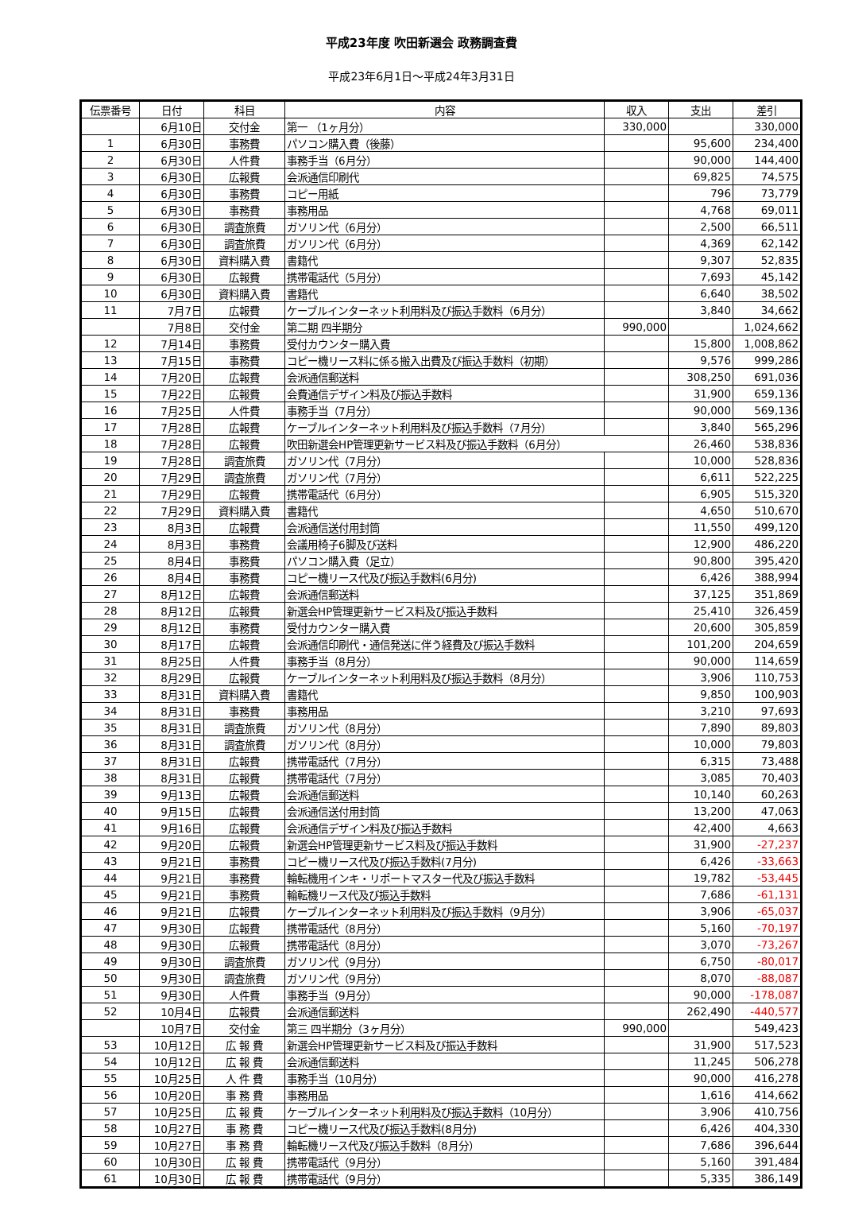平成23年度 吹田新選会 政務調査費
平成23年6月1日～平成24年3月31日
| 伝票番号 | 日付 | 科目 | 内容 | 収入 | 支出 | 差引 |
| --- | --- | --- | --- | --- | --- | --- |
| | 6月10日 | 交付金 | 第一 （1ヶ月分） | 330,000 | | 330,000 |
| 1 | 6月30日 | 事務費 | パソコン購入費（後藤） | | 95,600 | 234,400 |
| 2 | 6月30日 | 人件費 | 事務手当（6月分） | | 90,000 | 144,400 |
| 3 | 6月30日 | 広報費 | 会派通信印刷代 | | 69,825 | 74,575 |
| 4 | 6月30日 | 事務費 | コピー用紙 | | 796 | 73,779 |
| 5 | 6月30日 | 事務費 | 事務用品 | | 4,768 | 69,011 |
| 6 | 6月30日 | 調査旅費 | ガソリン代（6月分） | | 2,500 | 66,511 |
| 7 | 6月30日 | 調査旅費 | ガソリン代（6月分） | | 4,369 | 62,142 |
| 8 | 6月30日 | 資料購入費 | 書籍代 | | 9,307 | 52,835 |
| 9 | 6月30日 | 広報費 | 携帯電話代（5月分） | | 7,693 | 45,142 |
| 10 | 6月30日 | 資料購入費 | 書籍代 | | 6,640 | 38,502 |
| 11 | 7月7日 | 広報費 | ケーブルインターネット利用料及び振込手数料（6月分） | | 3,840 | 34,662 |
| | 7月8日 | 交付金 | 第二期 四半期分 | 990,000 | | 1,024,662 |
| 12 | 7月14日 | 事務費 | 受付カウンター購入費 | | 15,800 | 1,008,862 |
| 13 | 7月15日 | 事務費 | コピー機リース料に係る搬入出費及び振込手数料（初期） | | 9,576 | 999,286 |
| 14 | 7月20日 | 広報費 | 会派通信郵送料 | | 308,250 | 691,036 |
| 15 | 7月22日 | 広報費 | 会費通信デザイン料及び振込手数料 | | 31,900 | 659,136 |
| 16 | 7月25日 | 人件費 | 事務手当（7月分） | | 90,000 | 569,136 |
| 17 | 7月28日 | 広報費 | ケーブルインターネット利用料及び振込手数料（7月分） | | 3,840 | 565,296 |
| 18 | 7月28日 | 広報費 | 吹田新選会HP管理更新サービス料及び振込手数料（6月分） | | 26,460 | 538,836 |
| 19 | 7月28日 | 調査旅費 | ガソリン代（7月分） | | 10,000 | 528,836 |
| 20 | 7月29日 | 調査旅費 | ガソリン代（7月分） | | 6,611 | 522,225 |
| 21 | 7月29日 | 広報費 | 携帯電話代（6月分） | | 6,905 | 515,320 |
| 22 | 7月29日 | 資料購入費 | 書籍代 | | 4,650 | 510,670 |
| 23 | 8月3日 | 広報費 | 会派通信送付用封筒 | | 11,550 | 499,120 |
| 24 | 8月3日 | 事務費 | 会議用椅子6脚及び送料 | | 12,900 | 486,220 |
| 25 | 8月4日 | 事務費 | パソコン購入費（足立） | | 90,800 | 395,420 |
| 26 | 8月4日 | 事務費 | コピー機リース代及び振込手数料(6月分) | | 6,426 | 388,994 |
| 27 | 8月12日 | 広報費 | 会派通信郵送料 | | 37,125 | 351,869 |
| 28 | 8月12日 | 広報費 | 新選会HP管理更新サービス料及び振込手数料 | | 25,410 | 326,459 |
| 29 | 8月12日 | 事務費 | 受付カウンター購入費 | | 20,600 | 305,859 |
| 30 | 8月17日 | 広報費 | 会派通信印刷代・通信発送に伴う経費及び振込手数料 | | 101,200 | 204,659 |
| 31 | 8月25日 | 人件費 | 事務手当（8月分） | | 90,000 | 114,659 |
| 32 | 8月29日 | 広報費 | ケーブルインターネット利用料及び振込手数料（8月分） | | 3,906 | 110,753 |
| 33 | 8月31日 | 資料購入費 | 書籍代 | | 9,850 | 100,903 |
| 34 | 8月31日 | 事務費 | 事務用品 | | 3,210 | 97,693 |
| 35 | 8月31日 | 調査旅費 | ガソリン代（8月分） | | 7,890 | 89,803 |
| 36 | 8月31日 | 調査旅費 | ガソリン代（8月分） | | 10,000 | 79,803 |
| 37 | 8月31日 | 広報費 | 携帯電話代（7月分） | | 6,315 | 73,488 |
| 38 | 8月31日 | 広報費 | 携帯電話代（7月分） | | 3,085 | 70,403 |
| 39 | 9月13日 | 広報費 | 会派通信郵送料 | | 10,140 | 60,263 |
| 40 | 9月15日 | 広報費 | 会派通信送付用封筒 | | 13,200 | 47,063 |
| 41 | 9月16日 | 広報費 | 会派通信デザイン料及び振込手数料 | | 42,400 | 4,663 |
| 42 | 9月20日 | 広報費 | 新選会HP管理更新サービス料及び振込手数料 | | 31,900 | -27,237 |
| 43 | 9月21日 | 事務費 | コピー機リース代及び振込手数料(7月分) | | 6,426 | -33,663 |
| 44 | 9月21日 | 事務費 | 輪転機用インキ・リポートマスター代及び振込手数料 | | 19,782 | -53,445 |
| 45 | 9月21日 | 事務費 | 輪転機リース代及び振込手数料 | | 7,686 | -61,131 |
| 46 | 9月21日 | 広報費 | ケーブルインターネット利用料及び振込手数料（9月分） | | 3,906 | -65,037 |
| 47 | 9月30日 | 広報費 | 携帯電話代（8月分） | | 5,160 | -70,197 |
| 48 | 9月30日 | 広報費 | 携帯電話代（8月分） | | 3,070 | -73,267 |
| 49 | 9月30日 | 調査旅費 | ガソリン代（9月分） | | 6,750 | -80,017 |
| 50 | 9月30日 | 調査旅費 | ガソリン代（9月分） | | 8,070 | -88,087 |
| 51 | 9月30日 | 人件費 | 事務手当（9月分） | | 90,000 | -178,087 |
| 52 | 10月4日 | 広報費 | 会派通信郵送料 | | 262,490 | -440,577 |
| | 10月7日 | 交付金 | 第三 四半期分（3ヶ月分） | 990,000 | | 549,423 |
| 53 | 10月12日 | 広 報 費 | 新選会HP管理更新サービス料及び振込手数料 | | 31,900 | 517,523 |
| 54 | 10月12日 | 広 報 費 | 会派通信郵送料 | | 11,245 | 506,278 |
| 55 | 10月25日 | 人 件 費 | 事務手当（10月分） | | 90,000 | 416,278 |
| 56 | 10月20日 | 事 務 費 | 事務用品 | | 1,616 | 414,662 |
| 57 | 10月25日 | 広 報 費 | ケーブルインターネット利用料及び振込手数料（10月分） | | 3,906 | 410,756 |
| 58 | 10月27日 | 事 務 費 | コピー機リース代及び振込手数料(8月分) | | 6,426 | 404,330 |
| 59 | 10月27日 | 事 務 費 | 輪転機リース代及び振込手数料（8月分） | | 7,686 | 396,644 |
| 60 | 10月30日 | 広 報 費 | 携帯電話代（9月分） | | 5,160 | 391,484 |
| 61 | 10月30日 | 広 報 費 | 携帯電話代（9月分） | | 5,335 | 386,149 |